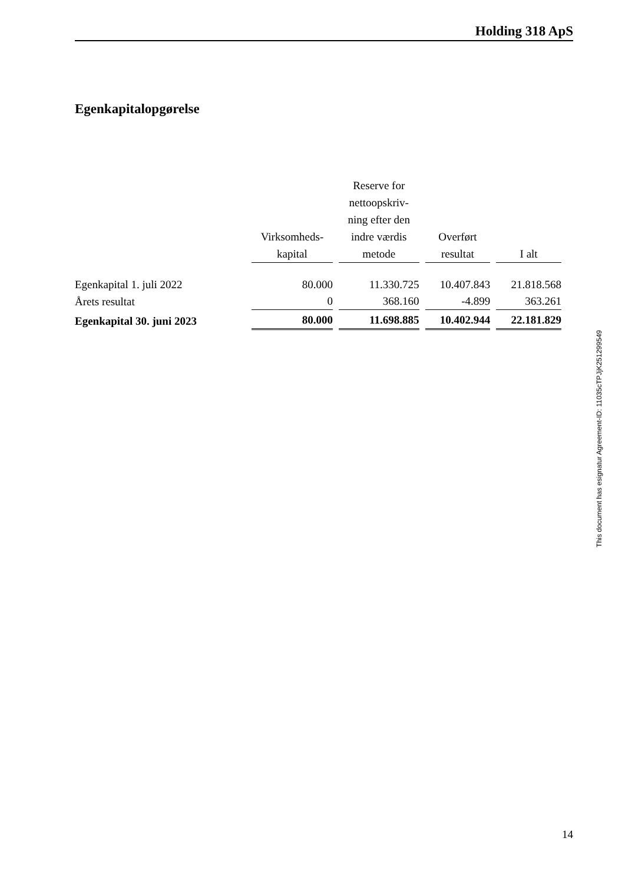Holding 318 ApS
Egenkapitalopgørelse
| | Virksomheds- kapital | Reserve for nettoopskriv- ning efter den indre værdis metode | Overført resultat | I alt |
| --- | --- | --- | --- | --- |
| Egenkapital 1. juli 2022 | 80.000 | 11.330.725 | 10.407.843 | 21.818.568 |
| Årets resultat | 0 | 368.160 | -4.899 | 363.261 |
| Egenkapital 30. juni 2023 | 80.000 | 11.698.885 | 10.402.944 | 22.181.829 |
This document has esignatur Agreement-ID: 11035cTPJjK251299549
14